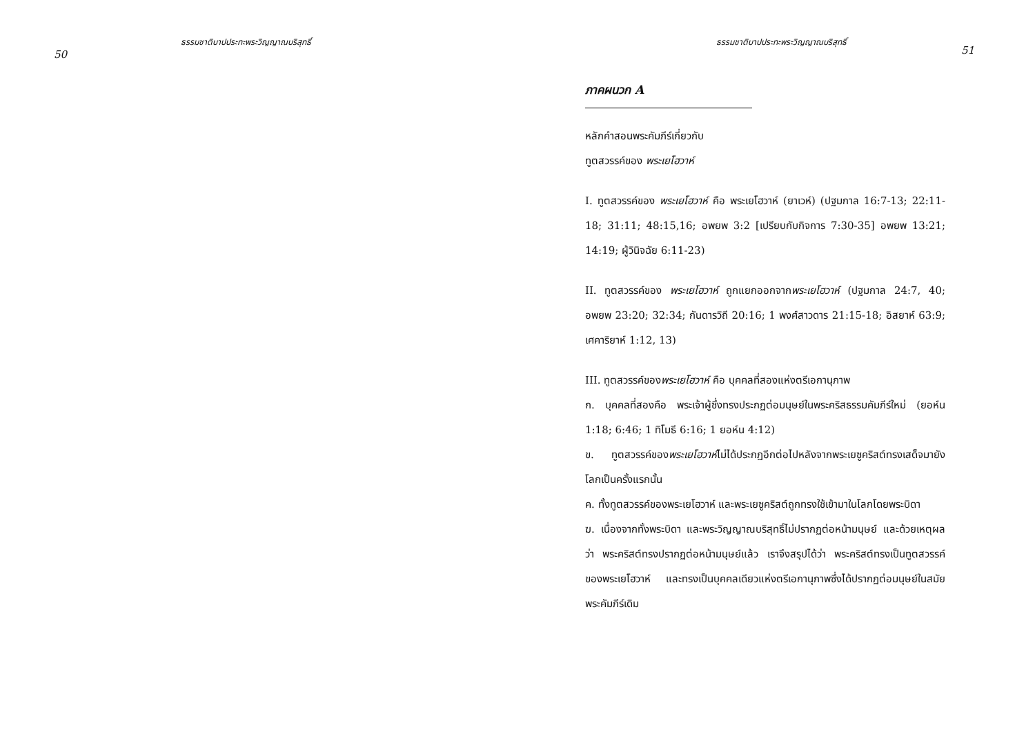ธรรมชาติบาปประทะพระวิญญาณบริสุทธิ์
50
ธรรมชาติบาปประทะพระวิญญาณบริสุทธิ์
51
ภาคผนวก A
หลักคำสอนพระคัมภีร์เกี่ยวกับ
ทูตสวรรค์ของ พระเยโฮวาห์
I. ทูตสวรรค์ของ พระเยโฮวาห์ คือ พระเยโฮวาห์ (ยาเวห์) (ปฐมกาล 16:7-13; 22:11-18; 31:11; 48:15,16; อพยพ 3:2 [เปรียบกับกิจการ 7:30-35] อพยพ 13:21; 14:19; ผู้วินิจฉัย 6:11-23)
II. ทูตสวรรค์ของ พระเยโฮวาห์ ถูกแยกออกจากพระเยโฮวาห์ (ปฐมกาล 24:7, 40; อพยพ 23:20; 32:34; กันดารวิถี 20:16; 1 พงศ์สาวดาร 21:15-18; อิสยาห์ 63:9; เศคาริยาห์ 1:12, 13)
III. ทูตสวรรค์ของพระเยโฮวาห์ คือ บุคคลที่สองแห่งตรีเอกานุภาพ
ก. บุคคลที่สองคือ พระเจ้าผู้ซึ่งทรงประกฏต่อมนุษย์ในพระคริสธรรมคัมภีร์ใหม่ (ยอห์น 1:18; 6:46; 1 ทิโมธี 6:16; 1 ยอห์น 4:12)
ข. ทูตสวรรค์ของพระเยโฮวาห์ไม่ได้ประกฏอีกต่อไปหลังจากพระเยซูคริสต์ทรงเสด็จมายังโลกเป็นครั้งแรกนั้น
ค. ทั้งทูตสวรรค์ของพระเยโฮวาห์ และพระเยซูคริสต์ถูกทรงใช้เข้ามาในโลกโดยพระบิดา
ฆ. เนื่องจากทั้งพระบิดา และพระวิญญาณบริสุทธิ์ไม่ปรากฏต่อหน้ามนุษย์ และด้วยเหตุผลว่า พระคริสต์ทรงปรากฏต่อหน้ามนุษย์แล้ว เราจึงสรุปได้ว่า พระคริสต์ทรงเป็นทูตสวรรค์ของพระเยโฮวาห์ และทรงเป็นบุคคลเดียวแห่งตรีเอกานุภาพซึ่งได้ปรากฏต่อมนุษย์ในสมัยพระคัมภีร์เดิม